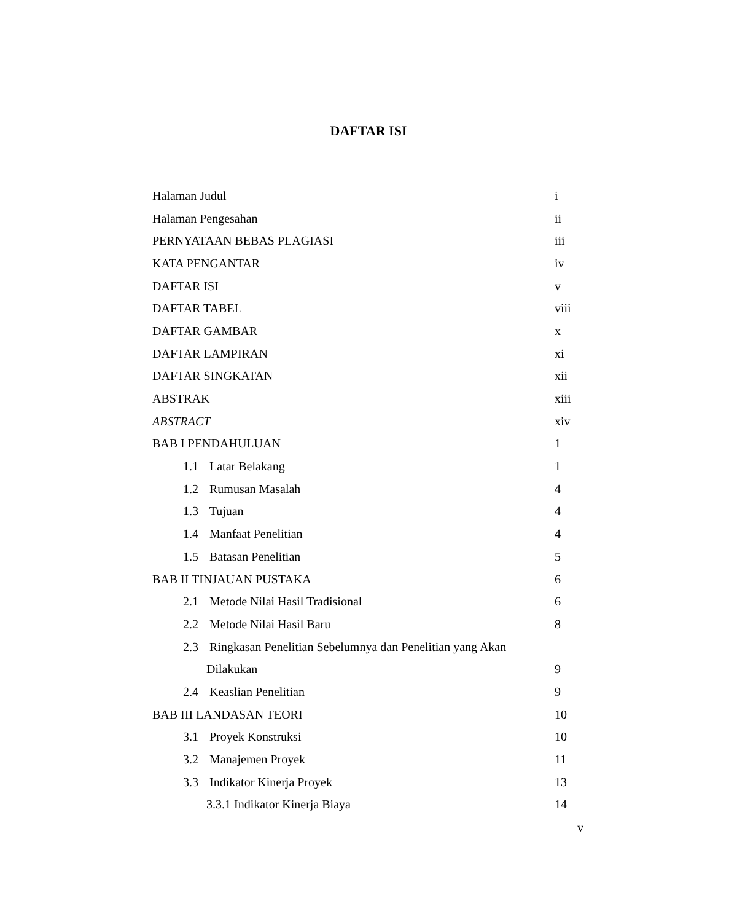DAFTAR ISI
Halaman Judul i
Halaman Pengesahan ii
PERNYATAAN BEBAS PLAGIASI iii
KATA PENGANTAR iv
DAFTAR ISI v
DAFTAR TABEL viii
DAFTAR GAMBAR x
DAFTAR LAMPIRAN xi
DAFTAR SINGKATAN xii
ABSTRAK xiii
ABSTRACT xiv
BAB I PENDAHULUAN 1
1.1 Latar Belakang 1
1.2 Rumusan Masalah 4
1.3 Tujuan 4
1.4 Manfaat Penelitian 4
1.5 Batasan Penelitian 5
BAB II TINJAUAN PUSTAKA 6
2.1 Metode Nilai Hasil Tradisional 6
2.2 Metode Nilai Hasil Baru 8
2.3 Ringkasan Penelitian Sebelumnya dan Penelitian yang Akan
Dilakukan 9
2.4 Keaslian Penelitian 9
BAB III LANDASAN TEORI 10
3.1 Proyek Konstruksi 10
3.2 Manajemen Proyek 11
3.3 Indikator Kinerja Proyek 13
3.3.1 Indikator Kinerja Biaya 14
v